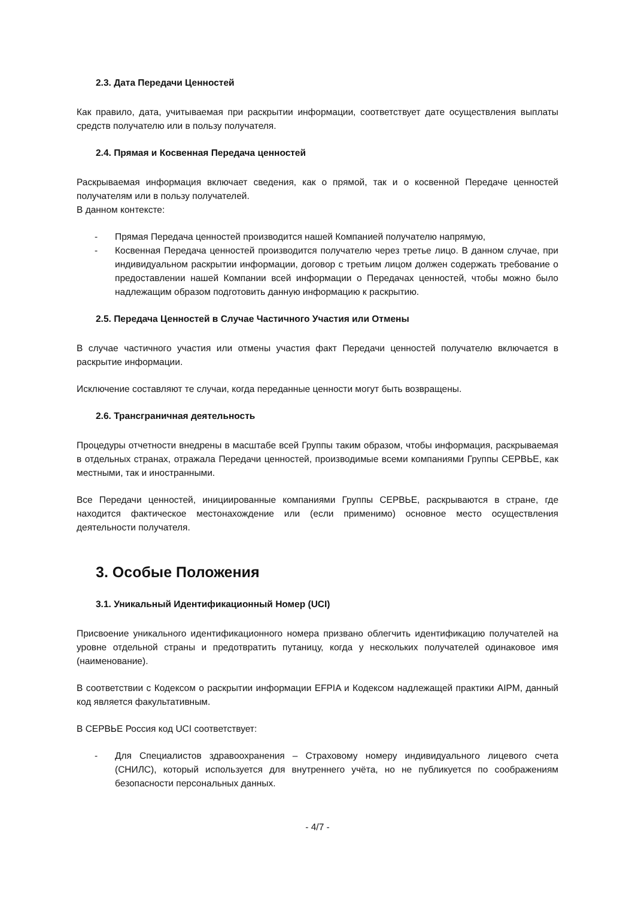2.3. Дата Передачи Ценностей
Как правило, дата, учитываемая при раскрытии информации, соответствует дате осуществления выплаты средств получателю или в пользу получателя.
2.4. Прямая и Косвенная Передача ценностей
Раскрываемая информация включает сведения, как о прямой, так и о косвенной Передаче ценностей получателям или в пользу получателей.
В данном контексте:
- Прямая Передача ценностей производится нашей Компанией получателю напрямую,
- Косвенная Передача ценностей производится получателю через третье лицо. В данном случае, при индивидуальном раскрытии информации, договор с третьим лицом должен содержать требование о предоставлении нашей Компании всей информации о Передачах ценностей, чтобы можно было надлежащим образом подготовить данную информацию к раскрытию.
2.5. Передача Ценностей в Случае Частичного Участия или Отмены
В случае частичного участия или отмены участия факт Передачи ценностей получателю включается в раскрытие информации.
Исключение составляют те случаи, когда переданные ценности могут быть возвращены.
2.6. Трансграничная деятельность
Процедуры отчетности внедрены в масштабе всей Группы таким образом, чтобы информация, раскрываемая в отдельных странах, отражала Передачи ценностей, производимые всеми компаниями Группы СЕРВЬЕ, как местными, так и иностранными.
Все Передачи ценностей, инициированные компаниями Группы СЕРВЬЕ, раскрываются в стране, где находится фактическое местонахождение или (если применимо) основное место осуществления деятельности получателя.
3. Особые Положения
3.1. Уникальный Идентификационный Номер (UCI)
Присвоение уникального идентификационного номера призвано облегчить идентификацию получателей на уровне отдельной страны и предотвратить путаницу, когда у нескольких получателей одинаковое имя (наименование).
В соответствии с Кодексом о раскрытии информации EFPIA и Кодексом надлежащей практики AIPM, данный код является факультативным.
В СЕРВЬЕ Россия код UCI соответствует:
- Для Специалистов здравоохранения – Страховому номеру индивидуального лицевого счета (СНИЛС), который используется для внутреннего учёта, но не публикуется по соображениям безопасности персональных данных.
- 4/7 -